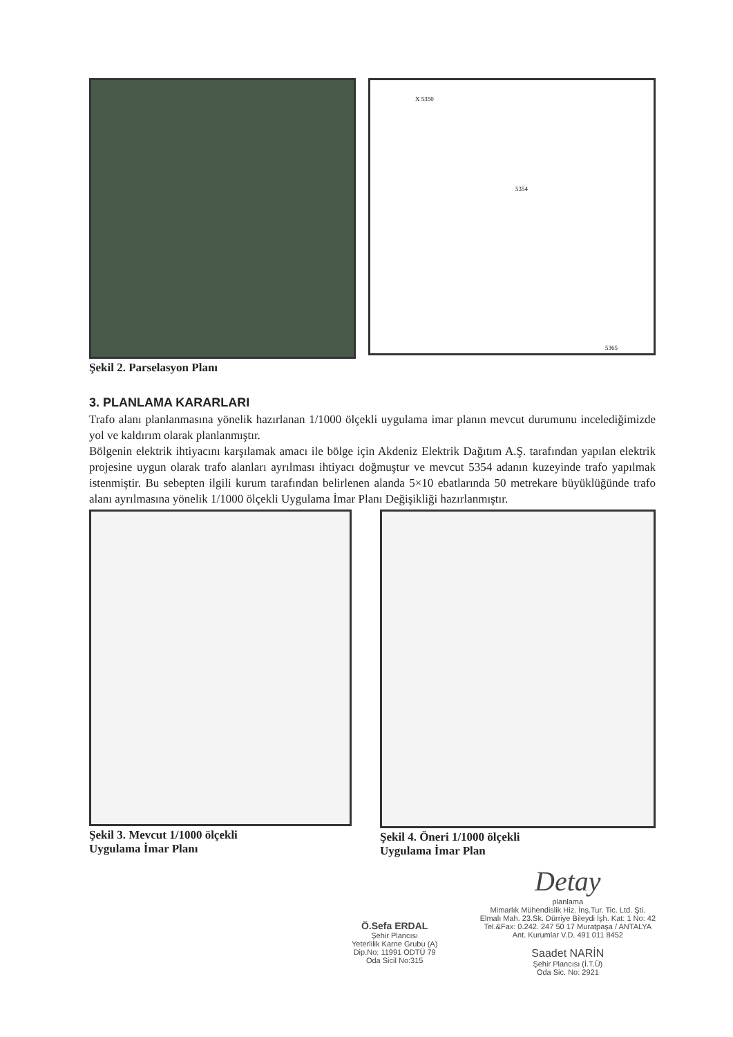Şekil 2. Parselasyon Planı
X 5350
5354
5365
3. PLANLAMA KARARLARI
Trafo alanı planlanmasına yönelik hazırlanan 1/1000 ölçekli uygulama imar planın mevcut durumunu incelediğimizde yol ve kaldırım olarak planlanmıştır.
Bölgenin elektrik ihtiyacını karşılamak amacı ile bölge için Akdeniz Elektrik Dağıtım A.Ş. tarafından yapılan elektrik projesine uygun olarak trafo alanları ayrılması ihtiyacı doğmuştur ve mevcut 5354 adanın kuzeyinde trafo yapılmak istenmiştir. Bu sebepten ilgili kurum tarafından belirlenen alanda 5×10 ebatlarında 50 metrekare büyüklüğünde trafo alanı ayrılmasına yönelik 1/1000 ölçekli Uygulama İmar Planı Değişikliği hazırlanmıştır.
Şekil 3. Mevcut 1/1000 ölçekli
Uygulama İmar Planı
Şekil 4. Öneri 1/1000 ölçekli
Uygulama İmar Plan
Ö.Sefa ERDAL
Şehir Plancısı
Yeterlilik Karne Grubu (A)
Dip.No: 11991 ODTÜ 79
Oda Sicil No:315
Detay
planlama
Mimarlık Mühendislik Hiz. İnş.Tur. Tic. Ltd. Şti.
Elmalı Mah. 23.Sk. Dürriye Bileydi İşh. Kat: 1 No: 42
Tel.&Fax: 0.242. 247 50 17 Muratpaşa / ANTALYA
Ant. Kurumlar V.D. 491 011 8452
Saadet NARİN
Şehir Plancısı (İ.T.Ü)
Oda Sic. No: 2921